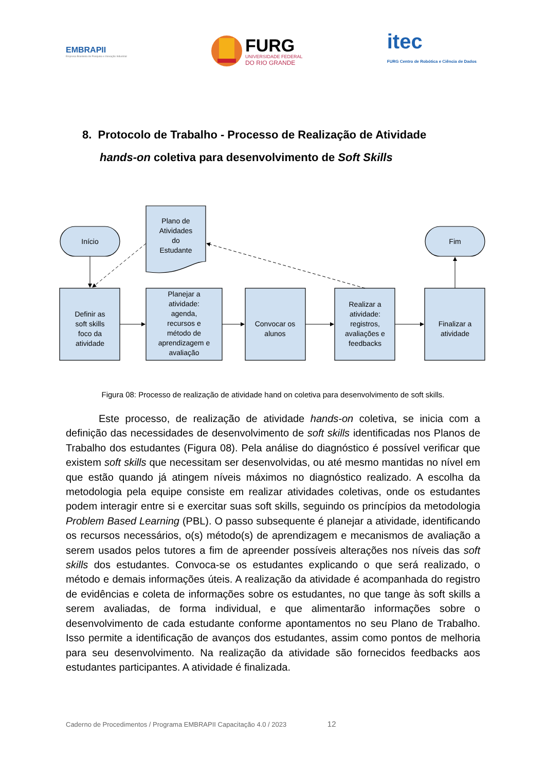EMBRAPII
Empresa Brasileira de Pesquisa e Inovação Industrial
FURG
UNIVERSIDADE FEDERAL
DO RIO GRANDE
itec
FURG Centro de Robótica e Ciência de Dados
8. Protocolo de Trabalho - Processo de Realização de Atividade
hands-on coletiva para desenvolvimento de Soft Skills
Início
Fim
Plano de
Atividades
do
Estudante
Definir as
soft skills
foco da
atividade
Planejar a
atividade:
agenda,
recursos e
método de
aprendizagem e
avaliação
Convocar os
alunos
Realizar a
atividade:
registros,
avaliações e
feedbacks
Finalizar a
atividade
Figura 08: Processo de realização de atividade hand on coletiva para desenvolvimento de soft skills.
Este processo, de realização de atividade hands-on coletiva, se inicia com a definição das necessidades de desenvolvimento de soft skills identificadas nos Planos de Trabalho dos estudantes (Figura 08). Pela análise do diagnóstico é possível verificar que existem soft skills que necessitam ser desenvolvidas, ou até mesmo mantidas no nível em que estão quando já atingem níveis máximos no diagnóstico realizado. A escolha da metodologia pela equipe consiste em realizar atividades coletivas, onde os estudantes podem interagir entre si e exercitar suas soft skills, seguindo os princípios da metodologia Problem Based Learning (PBL). O passo subsequente é planejar a atividade, identificando os recursos necessários, o(s) método(s) de aprendizagem e mecanismos de avaliação a serem usados pelos tutores a fim de apreender possíveis alterações nos níveis das soft skills dos estudantes. Convoca-se os estudantes explicando o que será realizado, o método e demais informações úteis. A realização da atividade é acompanhada do registro de evidências e coleta de informações sobre os estudantes, no que tange às soft skills a serem avaliadas, de forma individual, e que alimentarão informações sobre o desenvolvimento de cada estudante conforme apontamentos no seu Plano de Trabalho. Isso permite a identificação de avanços dos estudantes, assim como pontos de melhoria para seu desenvolvimento. Na realização da atividade são fornecidos feedbacks aos estudantes participantes. A atividade é finalizada.
Caderno de Procedimentos / Programa EMBRAPII Capacitação 4.0 / 2023 12